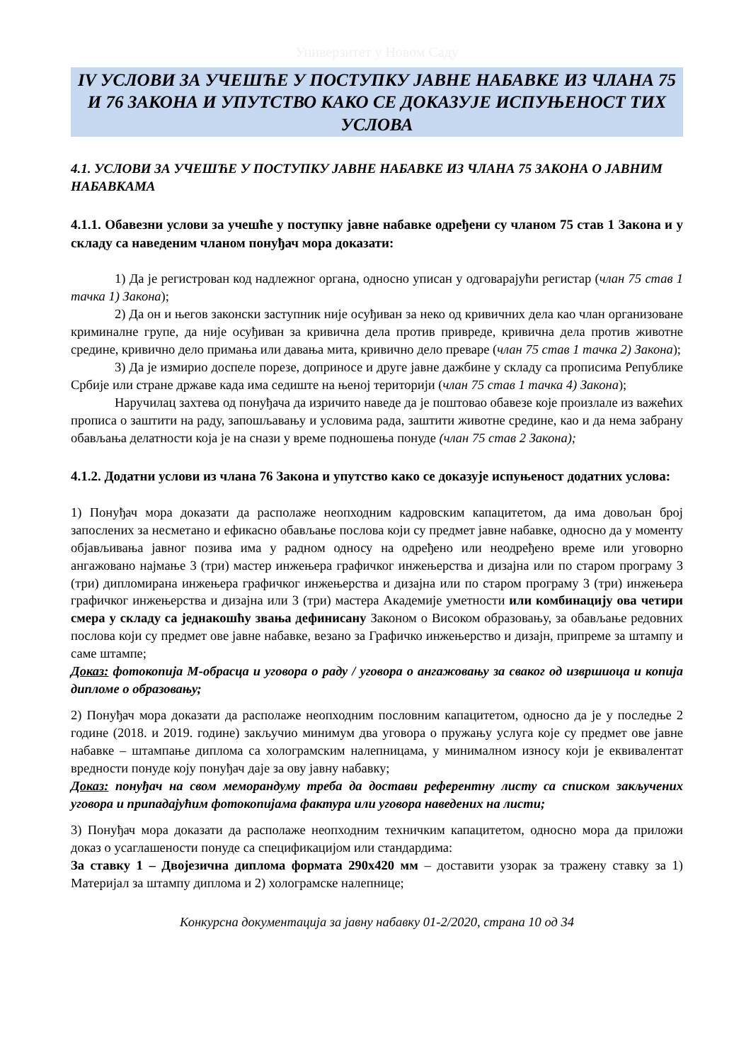Универзитет у Новом Саду
IV УСЛОВИ ЗА УЧЕШЋЕ У ПОСТУПКУ ЈАВНЕ НАБАВКЕ ИЗ ЧЛАНА 75 И 76 ЗАКОНА И УПУТСТВО КАКО СЕ ДОКАЗУЈЕ ИСПУЊЕНОСТ ТИХ УСЛОВА
4.1. УСЛОВИ ЗА УЧЕШЋЕ У ПОСТУПКУ ЈАВНЕ НАБАВКЕ ИЗ ЧЛАНА 75 ЗАКОНА О ЈАВНИМ НАБАВКАМА
4.1.1. Обавезни услови за учешће у поступку јавне набавке одређени су чланом 75 став 1 Закона и у складу са наведеним чланом понуђач мора доказати:
1) Да је регистрован код надлежног органа, односно уписан у одговарајући регистар (члан 75 став 1 тачка 1) Закона);
2) Да он и његов законски заступник није осуђиван за неко од кривичних дела као члан организоване криминалне групе, да није осуђиван за кривична дела против привреде, кривична дела против животне средине, кривично дело примања или давања мита, кривично дело преваре (члан 75 став 1 тачка 2) Закона);
3) Да је измирио доспеле порезе, доприносе и друге јавне дажбине у складу са прописима Републике Србије или стране државе када има седиште на њеној територији (члан 75 став 1 тачка 4) Закона);
Наручилац захтева од понуђача да изричито наведе да је поштовао обавезе које произлале из важећих прописа о заштити на раду, запошљавању и условима рада, заштити животне средине, као и да нема забрану обављања делатности која је на снази у време подношења понуде (члан 75 став 2 Закона);
4.1.2. Додатни услови из члана 76 Закона и упутство како се доказује испуњеност додатних услова:
1) Понуђач мора доказати да располаже неопходним кадровским капацитетом, да има довољан број запослених за несметано и ефикасно обављање послова који су предмет јавне набавке, односно да у моменту објављивања јавног позива има у радном односу на одређено или неодређено време или уговорно ангажовано најмање 3 (три) мастер инжењера графичког инжењерства и дизајна или по старом програму 3 (три) дипломирана инжењера графичког инжењерства и дизајна или по старом програму 3 (три) инжењера графичког инжењерства и дизајна или 3 (три) мастера Академије уметности или комбинацију ова четири смера у складу са једнакошћу звања дефинисану Законом о Високом образовању, за обављање редовних послова који су предмет ове јавне набавке, везано за Графичко инжењерство и дизајн, припреме за штампу и саме штампе;
Доказ: фотокопија М-обрасца и уговора о раду / уговора о ангажовању за сваког од извршиоца и копија дипломе о образовању;
2) Понуђач мора доказати да располаже неопходним пословним капацитетом, односно да је у последње 2 године (2018. и 2019. године) закључио минимум два уговора о пружању услуга које су предмет ове јавне набавке – штампање диплома са холограмским налепницама, у минималном износу који је еквивалентат вредности понуде коју понуђач даје за ову јавну набавку;
Доказ: понуђач на свом меморандуму треба да достави референтну листу са списком закључених уговора и припадајућим фотокопијама фактура или уговора наведених на листи;
3) Понуђач мора доказати да располаже неопходним техничким капацитетом, односно мора да приложи доказ о усаглашености понуде са спецификацијом или стандардима:
За ставку 1 – Двојезична диплома формата 290x420 мм – доставити узорак за тражену ставку за 1) Материјал за штампу диплома и 2) холограмске налепнице;
Конкурсна документација за јавну набавку 01-2/2020, страна 10 од 34